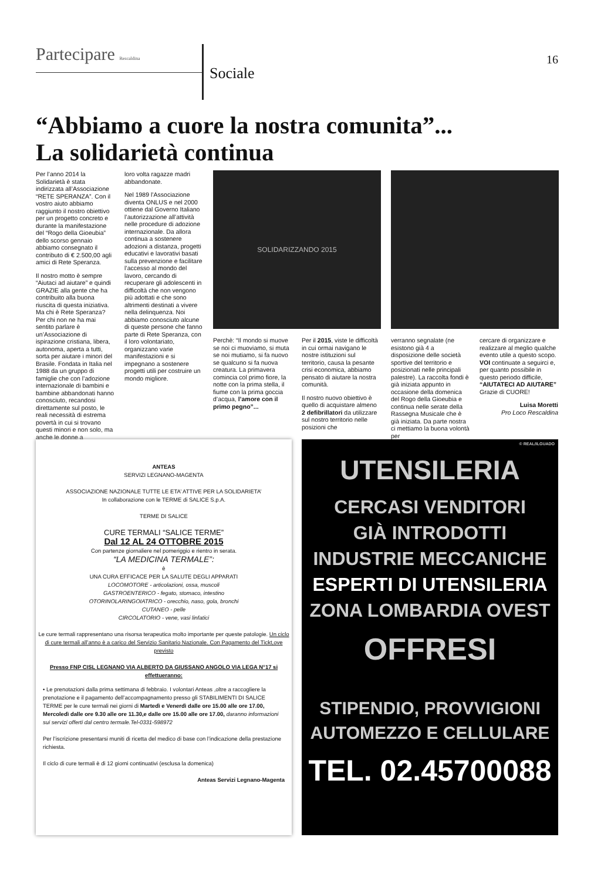Partecipare Rescaldina
Sociale
16
“Abbiamo a cuore la nostra comunita”...
La solidarietà continua
Per l’anno 2014 la Solidarietà è stata indirizzata all’Associazione “RETE SPERANZA”. Con il vostro aiuto abbiamo raggiunto il nostro obiettivo per un progetto concreto e durante la manifestazione del “Rogo della Gioeubia” dello scorso gennaio abbiamo consegnato il contributo di € 2.500,00 agli amici di Rete Speranza.
Il nostro motto è sempre “Aiutaci ad aiutare” e quindi GRAZIE alla gente che ha contribuito alla buona riuscita di questa iniziativa. Ma chi è Rete Speranza? Per chi non ne ha mai sentito parlare è un’Associazione di ispirazione cristiana, libera, autonoma, aperta a tutti, sorta per aiutare i minori del Brasile. Fondata in Italia nel 1988 da un gruppo di famiglie che con l’adozione internazionale di bambini e bambine abbandonati hanno conosciuto, recandosi direttamente sul posto, le reali necessità di estrema povertà in cui si trovano questi minori e non solo, ma anche le donne a
loro volta ragazze madri abbandonate.
Nel 1989 l’Associazione diventa ONLUS e nel 2000 ottiene dal Governo Italiano l’autorizzazione all’attività nelle procedure di adozione internazionale. Da allora continua a sostenere adozioni a distanza, progetti educativi e lavorativi basati sulla prevenzione e facilitare l’accesso al mondo del lavoro, cercando di recuperare gli adolescenti in difficoltà che non vengono più adottati e che sono altrimenti destinati a vivere nella delinquenza. Noi abbiamo conosciuto alcune di queste persone che fanno parte di Rete Speranza, con il loro volontariato, organizzano varie manifestazioni e si impegnano a sostenere progetti utili per costruire un mondo migliore.
SOLIDARIZZANDO 2015
Perchè: “Il mondo si muove se noi ci muoviamo, si muta se noi mutiamo, si fa nuovo se qualcuno si fa nuova creatura. La primavera comincia col primo fiore, la notte con la prima stella, il fiume con la prima goccia d’acqua, l’amore con il primo pegno”...
Per il 2015, viste le difficoltà in cui ormai navigano le nostre istituzioni sul territorio, causa la pesante crisi economica, abbiamo pensato di aiutare la nostra comunità.
Il nostro nuovo obiettivo è quello di acquistare almeno 2 defibrillatori da utilizzare sul nostro territorio nelle posizioni che
verranno segnalate (ne esistono già 4 a disposizione delle società sportive del territorio e posizionati nelle principali palestre). La raccolta fondi è già iniziata appunto in occasione della domenica del Rogo della Gioeubia e continua nelle serate della Rassegna Musicale che è già iniziata. Da parte nostra ci mettiamo la buona volontà per
cercare di organizzare e realizzare al meglio qualche evento utile a questo scopo. VOI continuate a seguirci e, per quanto possibile in questo periodo difficile, “AIUTATECI AD AIUTARE” Grazie di CUORE!
Luisa Moretti
Pro Loco Rescaldina
ANTEAS
SERVIZI LEGNANO-MAGENTA
ASSOCIAZIONE NAZIONALE TUTTE LE ETA’ ATTIVE PER LA SOLIDARIETA’
In collaborazione con le TERME di SALICE S.p.A.
TERME DI SALICE
CURE TERMALI “SALICE TERME”
Dal 12 AL 24 OTTOBRE 2015
Con partenze giornaliere nel pomeriggio e rientro in serata.
“LA MEDICINA TERMALE”:
è
UNA CURA EFFICACE PER LA SALUTE DEGLI APPARATI
LOCOMOTORE - articolazioni, ossa, muscoli
GASTROENTERICO - fegato, stomaco, intestino
OTORINOLARINGOIATRICO - orecchio, naso, gola, bronchi
CUTANEO - pelle
CIRCOLATORIO - vene, vasi linfatici
Le cure termali rappresentano una risorsa terapeutica molto importante per queste patologie. Un ciclo di cure termali all’anno è a carico del Servizio Sanitario Nazionale. Con Pagamento del Tickt,ove previsto
Presso FNP CISL LEGNANO VIA ALBERTO DA GIUSSANO ANGOLO VIA LEGA N°17 si effettueranno:
• Le prenotazioni dalla prima settimana di febbraio. I volontari Anteas ,oltre a raccogliere la prenotazione e il pagamento dell’accompagnamento presso gli STABILIMENTI DI SALICE TERME per le cure termali nei giorni di Martedì e Venerdì dalle ore 15.00 alle ore 17.00, Mercoledì dalle ore 9.30 alle ore 11.30,e dalle ore 15.00 alle ore 17.00, daranno informazioni sui servizi offerti dal centro termale.Tel-0331-598972
Per l’iscrizione presentarsi muniti di ricetta del medico di base con l’indicazione della prestazione richiesta.
Il ciclo di cure termali è di 12 giorni continuativi (esclusa la domenica)
Anteas Servizi Legnano-Magenta
© REAL/ILGUADO
UTENSILERIA
CERCASI VENDITORI
GIÀ INTRODOTTI
INDUSTRIE MECCANICHE
ESPERTI DI UTENSILERIA
ZONA LOMBARDIA OVEST
OFFRESI
STIPENDIO, PROVVIGIONI
AUTOMEZZO E CELLULARE
TEL. 02.45700088